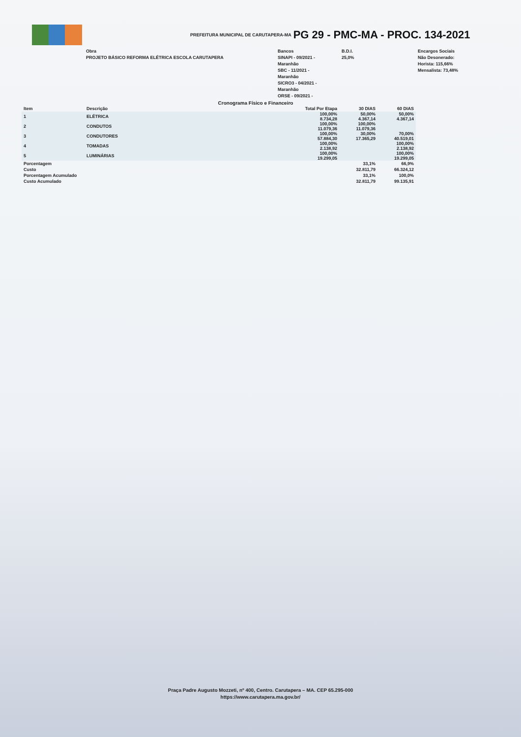PREFEITURA MUNICIPAL DE CARUTAPERA-MA PG 29 - PMC-MA - PROC. 134-2021
Obra
PROJETO BÁSICO REFORMA ELÉTRICA ESCOLA CARUTAPERA
Bancos
SINAPI - 09/2021 -
Maranhão
SBC - 11/2021 -
Maranhão
SICRO3 - 04/2021 -
Maranhão
ORSE - 09/2021 -
B.D.I.
25,0%
Encargos Sociais
Não Desonerado:
Horista: 115,66%
Mensalista: 73,48%
Cronograma Físico e Financeiro
| Item | Descrição | Total Por Etapa | 30 DIAS | 60 DIAS |
| --- | --- | --- | --- | --- |
| 1 | ELÉTRICA | 100,00% 8.734,28 | 50,00% 4.367,14 | 50,00% 4.367,14 |
| 2 | CONDUTOS | 100,00% 11.079,36 | 100,00% 11.079,36 | |
| 3 | CONDUTORES | 100,00% 57.884,30 | 30,00% 17.365,29 | 70,00% 40.519,01 |
| 4 | TOMADAS | 100,00% 2.138,92 | | 100,00% 2.138,92 |
| 5 | LUMINÁRIAS | 100,00% 19.299,05 | | 100,00% 19.299,05 |
| Porcentagem | | | 33,1% | 66,9% |
| Custo | | | 32.811,79 | 66.324,12 |
| Porcentagem Acumulado | | | 33,1% | 100,0% |
| Custo Acumulado | | | 32.811,79 | 99.135,91 |
Praça Padre Augusto Mozzeti, nº 400, Centro. Carutapera – MA. CEP 65.295-000
https://www.carutapera.ma.gov.br/